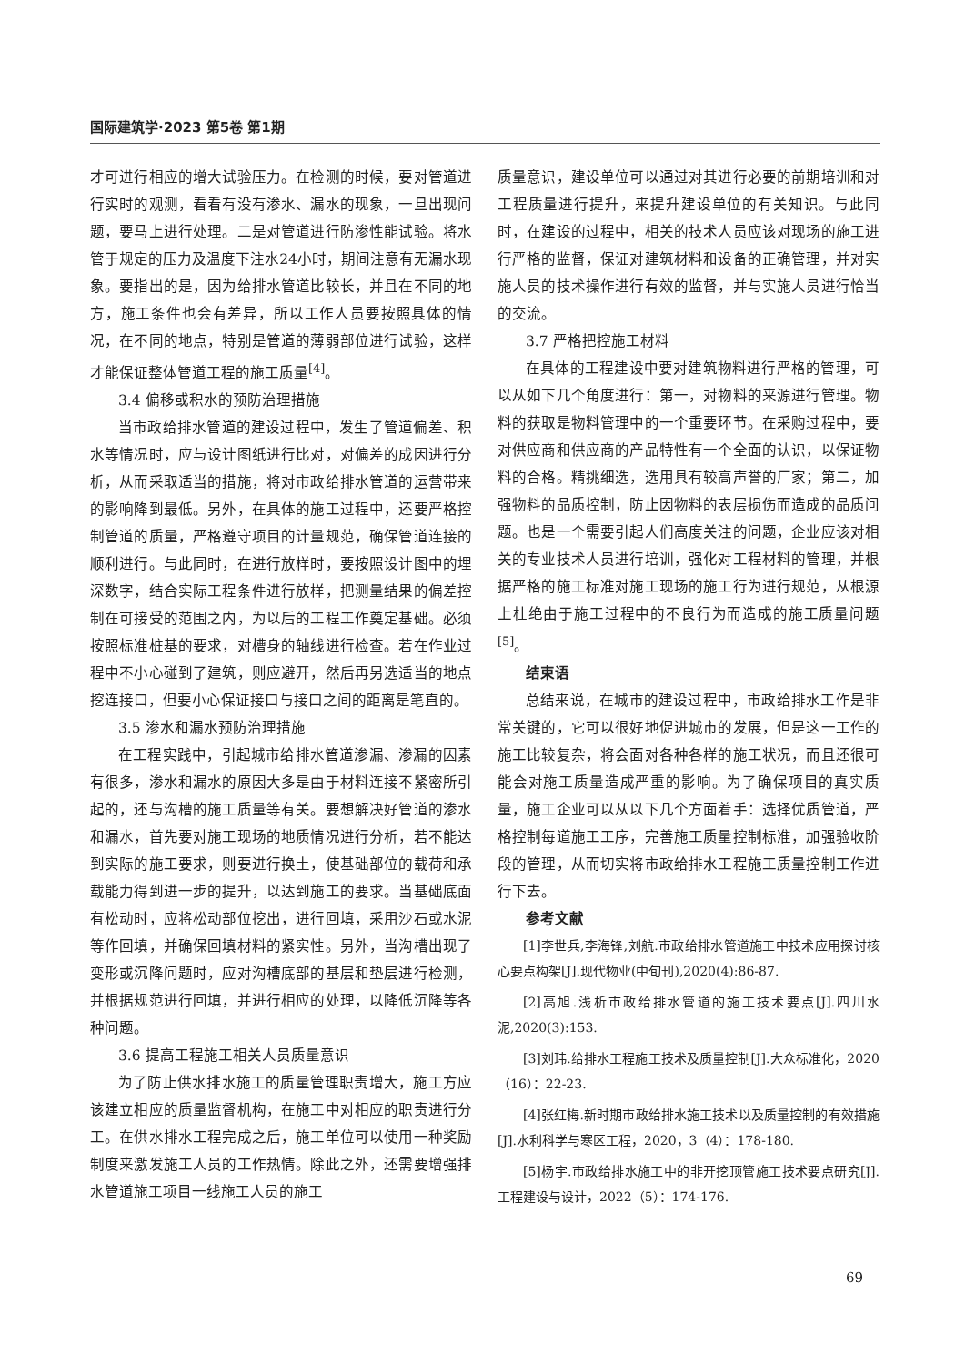国际建筑学·2023 第5卷 第1期
才可进行相应的增大试验压力。在检测的时候，要对管道进行实时的观测，看看有没有渗水、漏水的现象，一旦出现问题，要马上进行处理。二是对管道进行防渗性能试验。将水管于规定的压力及温度下注水24小时，期间注意有无漏水现象。要指出的是，因为给排水管道比较长，并且在不同的地方，施工条件也会有差异，所以工作人员要按照具体的情况，在不同的地点，特别是管道的薄弱部位进行试验，这样才能保证整体管道工程的施工质量<sup>[4]</sup>。
3.4 偏移或积水的预防治理措施
当市政给排水管道的建设过程中，发生了管道偏差、积水等情况时，应与设计图纸进行比对，对偏差的成因进行分析，从而采取适当的措施，将对市政给排水管道的运营带来的影响降到最低。另外，在具体的施工过程中，还要严格控制管道的质量，严格遵守项目的计量规范，确保管道连接的顺利进行。与此同时，在进行放样时，要按照设计图中的埋深数字，结合实际工程条件进行放样，把测量结果的偏差控制在可接受的范围之内，为以后的工程工作奠定基础。必须按照标准桩基的要求，对槽身的轴线进行检查。若在作业过程中不小心碰到了建筑，则应避开，然后再另选适当的地点挖连接口，但要小心保证接口与接口之间的距离是笔直的。
3.5 渗水和漏水预防治理措施
在工程实践中，引起城市给排水管道渗漏、渗漏的因素有很多，渗水和漏水的原因大多是由于材料连接不紧密所引起的，还与沟槽的施工质量等有关。要想解决好管道的渗水和漏水，首先要对施工现场的地质情况进行分析，若不能达到实际的施工要求，则要进行换土，使基础部位的载荷和承载能力得到进一步的提升，以达到施工的要求。当基础底面有松动时，应将松动部位挖出，进行回填，采用沙石或水泥等作回填，并确保回填材料的紧实性。另外，当沟槽出现了变形或沉降问题时，应对沟槽底部的基层和垫层进行检测，并根据规范进行回填，并进行相应的处理，以降低沉降等各种问题。
3.6 提高工程施工相关人员质量意识
为了防止供水排水施工的质量管理职责增大，施工方应该建立相应的质量监督机构，在施工中对相应的职责进行分工。在供水排水工程完成之后，施工单位可以使用一种奖励制度来激发施工人员的工作热情。除此之外，还需要增强排水管道施工项目一线施工人员的施工
质量意识，建设单位可以通过对其进行必要的前期培训和对工程质量进行提升，来提升建设单位的有关知识。与此同时，在建设的过程中，相关的技术人员应该对现场的施工进行严格的监督，保证对建筑材料和设备的正确管理，并对实施人员的技术操作进行有效的监督，并与实施人员进行恰当的交流。
3.7 严格把控施工材料
在具体的工程建设中要对建筑物料进行严格的管理，可以从如下几个角度进行：第一，对物料的来源进行管理。物料的获取是物料管理中的一个重要环节。在采购过程中，要对供应商和供应商的产品特性有一个全面的认识，以保证物料的合格。精挑细选，选用具有较高声誉的厂家；第二，加强物料的品质控制，防止因物料的表层损伤而造成的品质问题。也是一个需要引起人们高度关注的问题，企业应该对相关的专业技术人员进行培训，强化对工程材料的管理，并根据严格的施工标准对施工现场的施工行为进行规范，从根源上杜绝由于施工过程中的不良行为而造成的施工质量问题<sup>[5]</sup>。
结束语
总结来说，在城市的建设过程中，市政给排水工作是非常关键的，它可以很好地促进城市的发展，但是这一工作的施工比较复杂，将会面对各种各样的施工状况，而且还很可能会对施工质量造成严重的影响。为了确保项目的真实质量，施工企业可以从以下几个方面着手：选择优质管道，严格控制每道施工工序，完善施工质量控制标准，加强验收阶段的管理，从而切实将市政给排水工程施工质量控制工作进行下去。
参考文献
[1]李世兵,李海锋,刘航.市政给排水管道施工中技术应用探讨核心要点构架[J].现代物业(中旬刊),2020(4):86-87.
[2]高旭.浅析市政给排水管道的施工技术要点[J].四川水泥,2020(3):153.
[3]刘玮.给排水工程施工技术及质量控制[J].大众标准化，2020（16）：22-23.
[4]张红梅.新时期市政给排水施工技术以及质量控制的有效措施[J].水利科学与寒区工程，2020，3（4）：178-180.
[5]杨宇.市政给排水施工中的非开挖顶管施工技术要点研究[J].工程建设与设计，2022（5）：174-176.
69